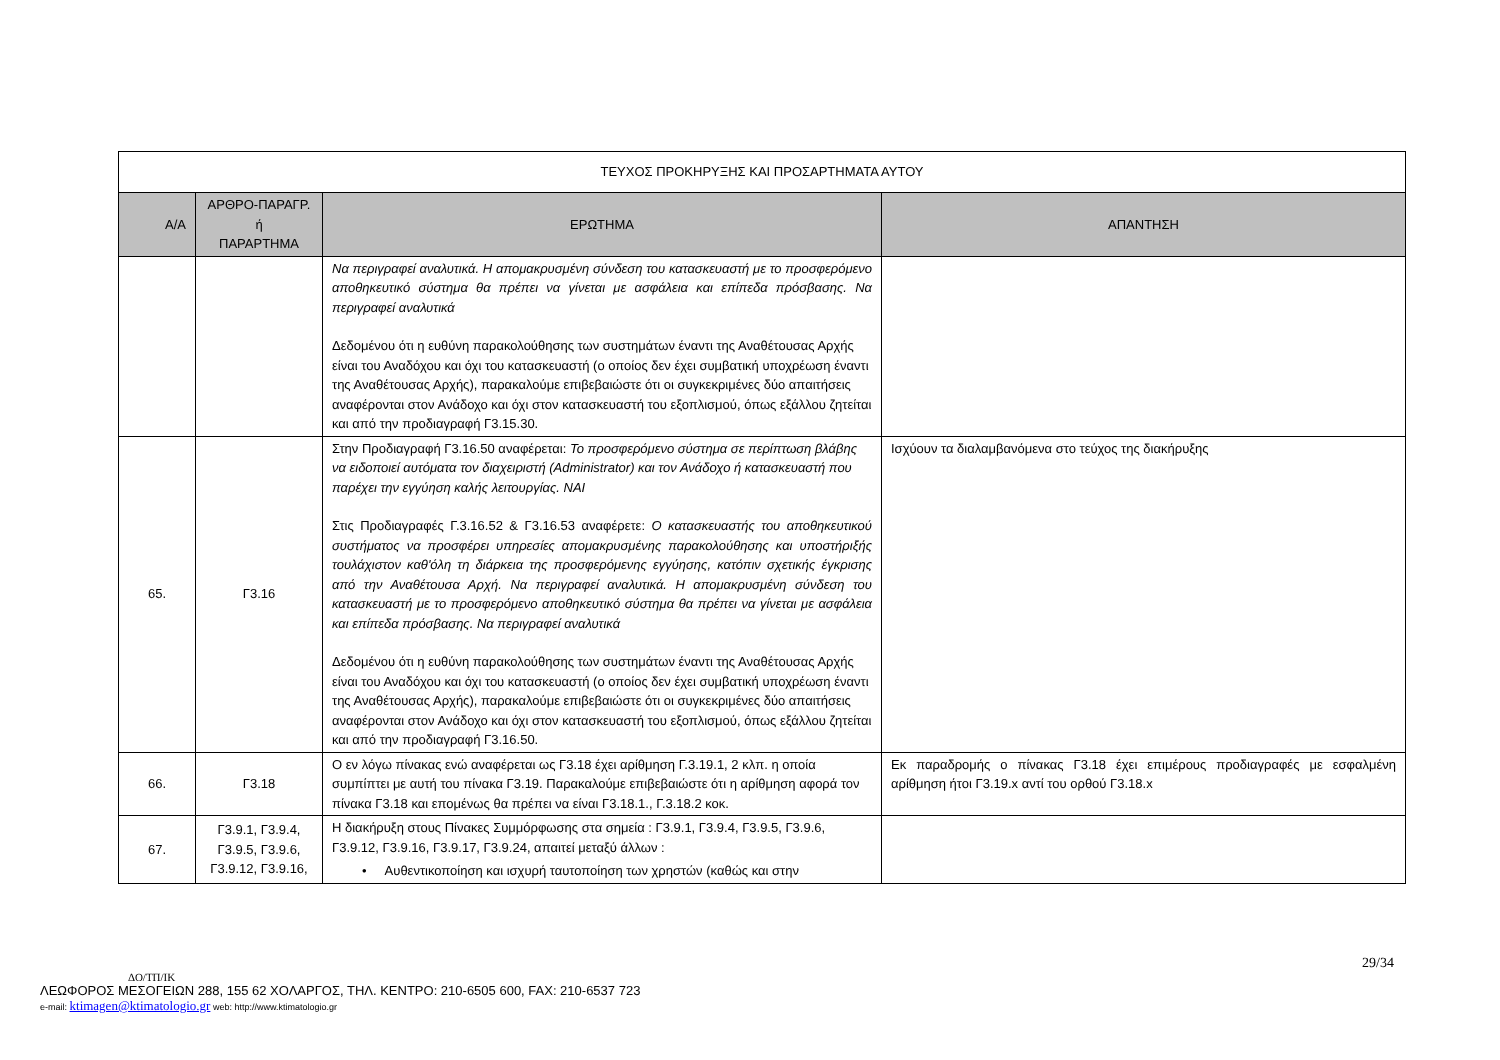| ΤΕΥΧΟΣ ΠΡΟΚΗΡΥΞΗΣ ΚΑΙ ΠΡΟΣΑΡΤΗΜΑΤΑ ΑΥΤΟΥ | | | |
| Α/Α | ΑΡΘΡΟ-ΠΑΡΑΓΡ. ή ΠΑΡΑΡΤΗΜΑ | ΕΡΩΤΗΜΑ | ΑΠΑΝΤΗΣΗ |
| | | Να περιγραφεί αναλυτικά. Η απομακρυσμένη σύνδεση του κατασκευαστή με το προσφερόμενο αποθηκευτικό σύστημα θα πρέπει να γίνεται με ασφάλεια και επίπεδα πρόσβασης. Να περιγραφεί αναλυτικά Δεδομένου ότι η ευθύνη παρακολούθησης των συστημάτων έναντι της Αναθέτουσας Αρχής είναι του Αναδόχου και όχι του κατασκευαστή (ο οποίος δεν έχει συμβατική υποχρέωση έναντι της Αναθέτουσας Αρχής), παρακαλούμε επιβεβαιώστε ότι οι συγκεκριμένες δύο απαιτήσεις αναφέρονται στον Ανάδοχο και όχι στον κατασκευαστή του εξοπλισμού, όπως εξάλλου ζητείται και από την προδιαγραφή Γ3.15.30. | |
| 65. | Γ3.16 | Στην Προδιαγραφή Γ3.16.50 αναφέρεται: Το προσφερόμενο σύστημα σε περίπτωση βλάβης να ειδοποιεί αυτόματα τον διαχειριστή (Administrator) και τον Ανάδοχο ή κατασκευαστή που παρέχει την εγγύηση καλής λειτουργίας. ΝΑΙ Στις Προδιαγραφές Γ.3.16.52 & Γ3.16.53 αναφέρετε: Ο κατασκευαστής του αποθηκευτικού συστήματος να προσφέρει υπηρεσίες απομακρυσμένης παρακολούθησης και υποστήριξής τουλάχιστον καθ'όλη τη διάρκεια της προσφερόμενης εγγύησης, κατόπιν σχετικής έγκρισης από την Αναθέτουσα Αρχή. Να περιγραφεί αναλυτικά. Η απομακρυσμένη σύνδεση του κατασκευαστή με το προσφερόμενο αποθηκευτικό σύστημα θα πρέπει να γίνεται με ασφάλεια και επίπεδα πρόσβασης. Να περιγραφεί αναλυτικά Δεδομένου ότι η ευθύνη παρακολούθησης των συστημάτων έναντι της Αναθέτουσας Αρχής είναι του Αναδόχου και όχι του κατασκευαστή (ο οποίος δεν έχει συμβατική υποχρέωση έναντι της Αναθέτουσας Αρχής), παρακαλούμε επιβεβαιώστε ότι οι συγκεκριμένες δύο απαιτήσεις αναφέρονται στον Ανάδοχο και όχι στον κατασκευαστή του εξοπλισμού, όπως εξάλλου ζητείται και από την προδιαγραφή Γ3.16.50. | Ισχύουν τα διαλαμβανόμενα στο τεύχος της διακήρυξης |
| 66. | Γ3.18 | Ο εν λόγω πίνακας ενώ αναφέρεται ως Γ3.18 έχει αρίθμηση Γ.3.19.1, 2 κλπ. η οποία συμπίπτει με αυτή του πίνακα Γ3.19. Παρακαλούμε επιβεβαιώστε ότι η αρίθμηση αφορά τον πίνακα Γ3.18 και επομένως θα πρέπει να είναι Γ3.18.1., Γ.3.18.2 κοκ. | Εκ παραδρομής ο πίνακας Γ3.18 έχει επιμέρους προδιαγραφές με εσφαλμένη αρίθμηση ήτοι Γ3.19.x αντί του ορθού Γ3.18.x |
| 67. | Γ3.9.1, Γ3.9.4, Γ3.9.5, Γ3.9.6, Γ3.9.12, Γ3.9.16, | Η διακήρυξη στους Πίνακες Συμμόρφωσης στα σημεία : Γ3.9.1, Γ3.9.4, Γ3.9.5, Γ3.9.6, Γ3.9.12, Γ3.9.16, Γ3.9.17, Γ3.9.24, απαιτεί μεταξύ άλλων : • Αυθεντικοποίηση και ισχυρή ταυτοποίηση των χρηστών (καθώς και στην | |
29/34
ΔΟ/ΤΠ/ΙΚ
ΛΕΩΦΟΡΟΣ ΜΕΣΟΓΕΙΩΝ 288, 155 62 ΧΟΛΑΡΓΟΣ, ΤΗΛ. ΚΕΝΤΡΟ: 210-6505 600, FAX: 210-6537 723
e-mail: ktimagen@ktimatologio.gr web: http://www.ktimatologio.gr